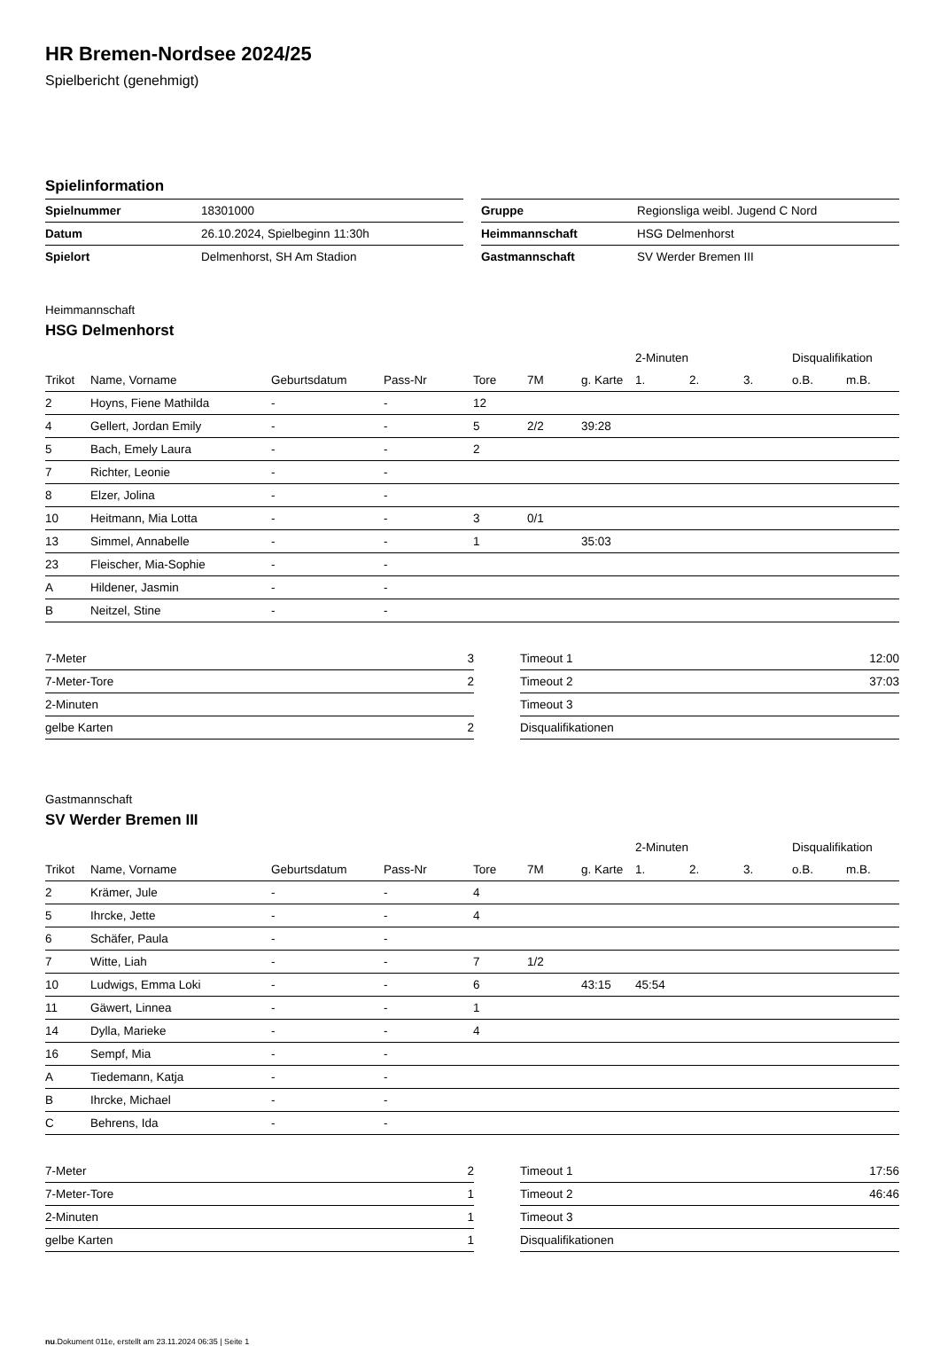HR Bremen-Nordsee 2024/25
Spielbericht (genehmigt)
Spielinformation
| Spielnummer | 18301000 |
| Datum | 26.10.2024, Spielbeginn 11:30h |
| Spielort | Delmenhorst, SH Am Stadion |
| Gruppe | Regionsliga weibl. Jugend C Nord |
| Heimmannschaft | HSG Delmenhorst |
| Gastmannschaft | SV Werder Bremen III |
Heimmannschaft
HSG Delmenhorst
| | | | | | | | 2-Minuten | | | Disqualifikation | |
| Trikot | Name, Vorname | Geburtsdatum | Pass-Nr | Tore | 7M | g. Karte | 1. | 2. | 3. | o.B. | m.B. |
| 2 | Hoyns, Fiene Mathilda | - | - | 12 | | | | | | | |
| 4 | Gellert, Jordan Emily | - | - | 5 | 2/2 | 39:28 | | | | | |
| 5 | Bach, Emely Laura | - | - | 2 | | | | | | | |
| 7 | Richter, Leonie | - | - | | | | | | | | |
| 8 | Elzer, Jolina | - | - | | | | | | | | |
| 10 | Heitmann, Mia Lotta | - | - | 3 | 0/1 | | | | | | |
| 13 | Simmel, Annabelle | - | - | 1 | | 35:03 | | | | | |
| 23 | Fleischer, Mia-Sophie | - | - | | | | | | | | |
| A | Hildener, Jasmin | - | - | | | | | | | | |
| B | Neitzel, Stine | - | - | | | | | | | | |
| 7-Meter | 3 |
| 7-Meter-Tore | 2 |
| 2-Minuten | |
| gelbe Karten | 2 |
| Timeout 1 | 12:00 |
| Timeout 2 | 37:03 |
| Timeout 3 | |
| Disqualifikationen | |
Gastmannschaft
SV Werder Bremen III
| | | | | | | | 2-Minuten | | | Disqualifikation | |
| Trikot | Name, Vorname | Geburtsdatum | Pass-Nr | Tore | 7M | g. Karte | 1. | 2. | 3. | o.B. | m.B. |
| 2 | Krämer, Jule | - | - | 4 | | | | | | | |
| 5 | Ihrcke, Jette | - | - | 4 | | | | | | | |
| 6 | Schäfer, Paula | - | - | | | | | | | | |
| 7 | Witte, Liah | - | - | 7 | 1/2 | | | | | | |
| 10 | Ludwigs, Emma Loki | - | - | 6 | | 43:15 | 45:54 | | | | |
| 11 | Gäwert, Linnea | - | - | 1 | | | | | | | |
| 14 | Dylla, Marieke | - | - | 4 | | | | | | | |
| 16 | Sempf, Mia | - | - | | | | | | | | |
| A | Tiedemann, Katja | - | - | | | | | | | | |
| B | Ihrcke, Michael | - | - | | | | | | | | |
| C | Behrens, Ida | - | - | | | | | | | | |
| 7-Meter | 2 |
| 7-Meter-Tore | 1 |
| 2-Minuten | 1 |
| gelbe Karten | 1 |
| Timeout 1 | 17:56 |
| Timeout 2 | 46:46 |
| Timeout 3 | |
| Disqualifikationen | |
nu.Dokument 011e, erstellt am 23.11.2024 06:35 | Seite 1